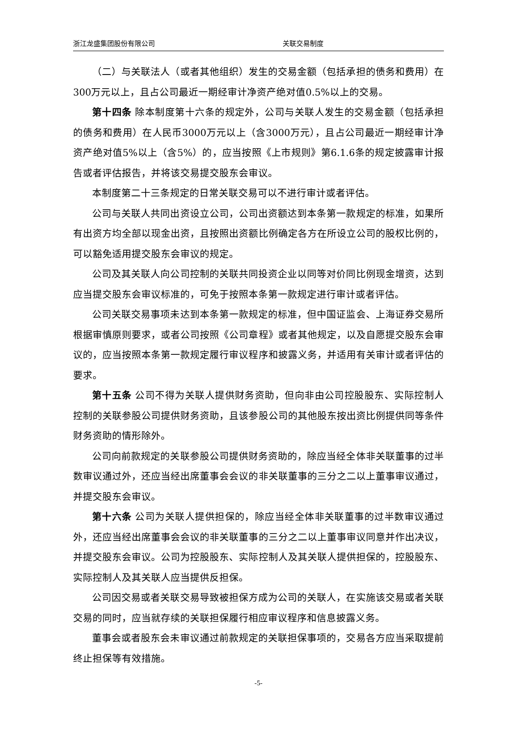浙江龙盛集团股份有限公司 关联交易制度
（二）与关联法人（或者其他组织）发生的交易金额（包括承担的债务和费用）在300万元以上，且占公司最近一期经审计净资产绝对值0.5%以上的交易。
第十四条 除本制度第十六条的规定外，公司与关联人发生的交易金额（包括承担的债务和费用）在人民币3000万元以上（含3000万元），且占公司最近一期经审计净资产绝对值5%以上（含5%）的，应当按照《上市规则》第6.1.6条的规定披露审计报告或者评估报告，并将该交易提交股东会审议。
本制度第二十三条规定的日常关联交易可以不进行审计或者评估。
公司与关联人共同出资设立公司，公司出资额达到本条第一款规定的标准，如果所有出资方均全部以现金出资，且按照出资额比例确定各方在所设立公司的股权比例的，可以豁免适用提交股东会审议的规定。
公司及其关联人向公司控制的关联共同投资企业以同等对价同比例现金增资，达到应当提交股东会审议标准的，可免于按照本条第一款规定进行审计或者评估。
公司关联交易事项未达到本条第一款规定的标准，但中国证监会、上海证券交易所根据审慎原则要求，或者公司按照《公司章程》或者其他规定，以及自愿提交股东会审议的，应当按照本条第一款规定履行审议程序和披露义务，并适用有关审计或者评估的要求。
第十五条 公司不得为关联人提供财务资助，但向非由公司控股股东、实际控制人控制的关联参股公司提供财务资助，且该参股公司的其他股东按出资比例提供同等条件财务资助的情形除外。
公司向前款规定的关联参股公司提供财务资助的，除应当经全体非关联董事的过半数审议通过外，还应当经出席董事会会议的非关联董事的三分之二以上董事审议通过，并提交股东会审议。
第十六条 公司为关联人提供担保的，除应当经全体非关联董事的过半数审议通过外，还应当经出席董事会会议的非关联董事的三分之二以上董事审议同意并作出决议，并提交股东会审议。公司为控股股东、实际控制人及其关联人提供担保的，控股股东、实际控制人及其关联人应当提供反担保。
公司因交易或者关联交易导致被担保方成为公司的关联人，在实施该交易或者关联交易的同时，应当就存续的关联担保履行相应审议程序和信息披露义务。
董事会或者股东会未审议通过前款规定的关联担保事项的，交易各方应当采取提前终止担保等有效措施。
-5-